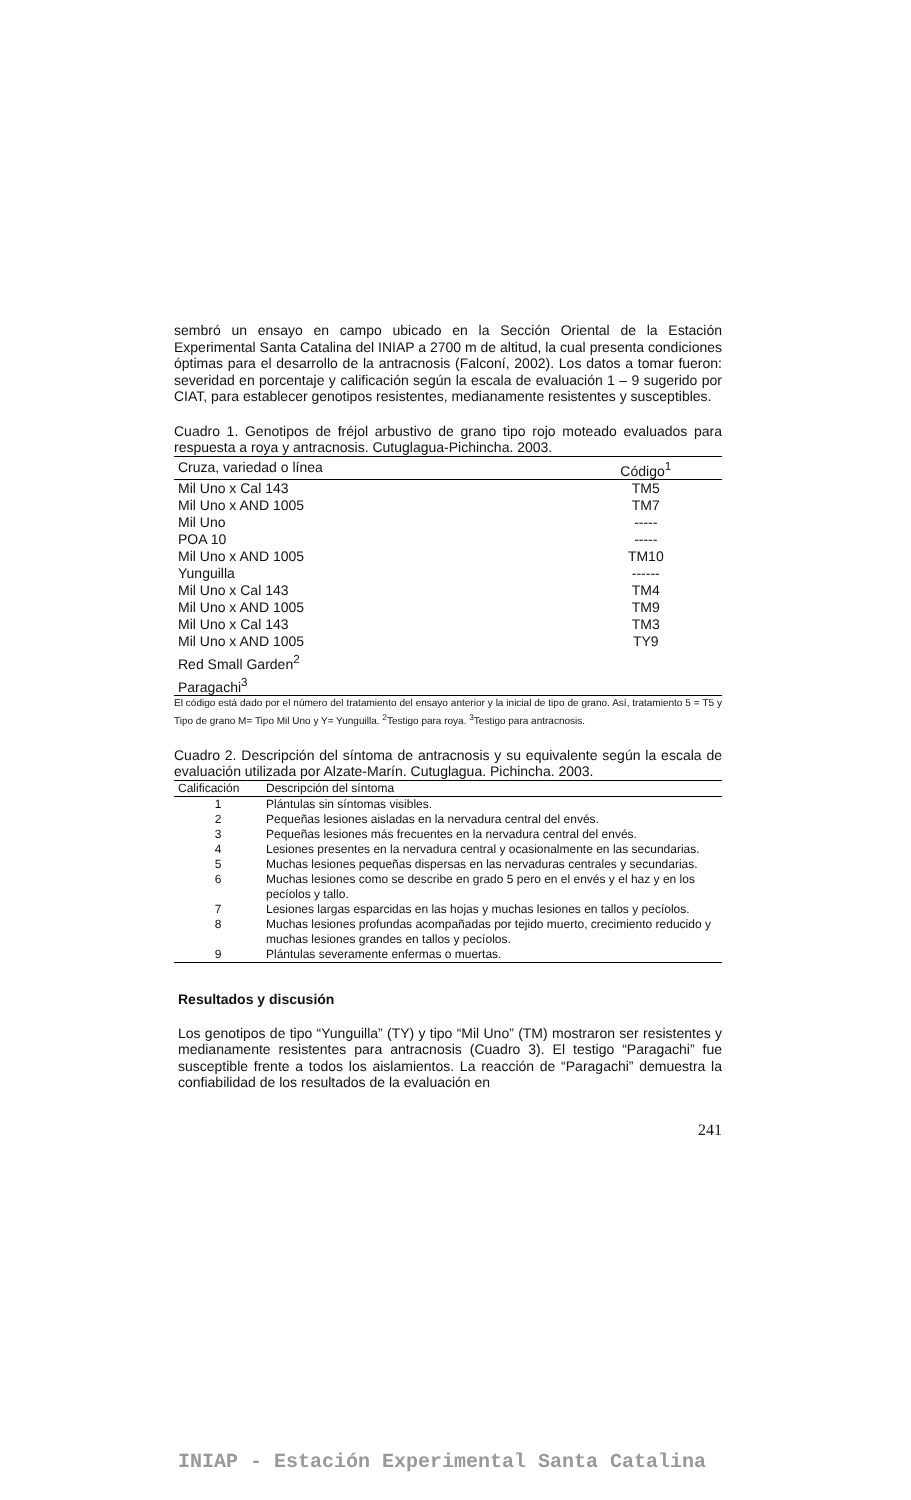sembró un ensayo en campo ubicado en la Sección Oriental de la Estación Experimental Santa Catalina del INIAP a 2700 m de altitud, la cual presenta condiciones óptimas para el desarrollo de la antracnosis (Falconí, 2002). Los datos a tomar fueron: severidad en porcentaje y calificación según la escala de evaluación 1 – 9 sugerido por CIAT, para establecer genotipos resistentes, medianamente resistentes y susceptibles.
Cuadro 1. Genotipos de fréjol arbustivo de grano tipo rojo moteado evaluados para respuesta a roya y antracnosis. Cutuglagua-Pichincha. 2003.
| Cruza, variedad o línea | Código<sup>1</sup> |
| --- | --- |
| Mil Uno x Cal 143 | TM5 |
| Mil Uno x AND 1005 | TM7 |
| Mil Uno | ----- |
| POA 10 | ----- |
| Mil Uno x AND 1005 | TM10 |
| Yunguilla | ------ |
| Mil Uno x Cal 143 | TM4 |
| Mil Uno x AND 1005 | TM9 |
| Mil Uno x Cal 143 | TM3 |
| Mil Uno x AND 1005 | TY9 |
| Red Small Garden<sup>2</sup> | |
| Paragachi<sup>3</sup> | |
El código está dado por el número del tratamiento del ensayo anterior y la inicial de tipo de grano. Así, tratamiento 5 = T5 y Tipo de grano M= Tipo Mil Uno y Y= Yunguilla. <sup>2</sup>Testigo para roya. <sup>3</sup>Testigo para antracnosis.
Cuadro 2. Descripción del síntoma de antracnosis y su equivalente según la escala de evaluación utilizada por Alzate-Marín. Cutuglagua. Pichincha. 2003.
| Calificación | Descripción del síntoma |
| --- | --- |
| 1 | Plántulas sin síntomas visibles. |
| 2 | Pequeñas lesiones aisladas en la nervadura central del envés. |
| 3 | Pequeñas lesiones más frecuentes en la nervadura central del envés. |
| 4 | Lesiones presentes en la nervadura central y ocasionalmente en las secundarias. |
| 5 | Muchas lesiones pequeñas dispersas en las nervaduras centrales y secundarias. |
| 6 | Muchas lesiones como se describe en grado 5 pero en el envés y el haz y en los pecíolos y tallo. |
| 7 | Lesiones largas esparcidas en las hojas y muchas lesiones en tallos y pecíolos. |
| 8 | Muchas lesiones profundas acompañadas por tejido muerto, crecimiento reducido y muchas lesiones grandes en tallos y pecíolos. |
| 9 | Plántulas severamente enfermas o muertas. |
Resultados y discusión
Los genotipos de tipo “Yunguilla” (TY) y tipo “Mil Uno” (TM) mostraron ser resistentes y medianamente resistentes para antracnosis (Cuadro 3). El testigo “Paragachi” fue susceptible frente a todos los aislamientos. La reacción de “Paragachi” demuestra la confiabilidad de los resultados de la evaluación en
241
INIAP - Estación Experimental Santa Catalina